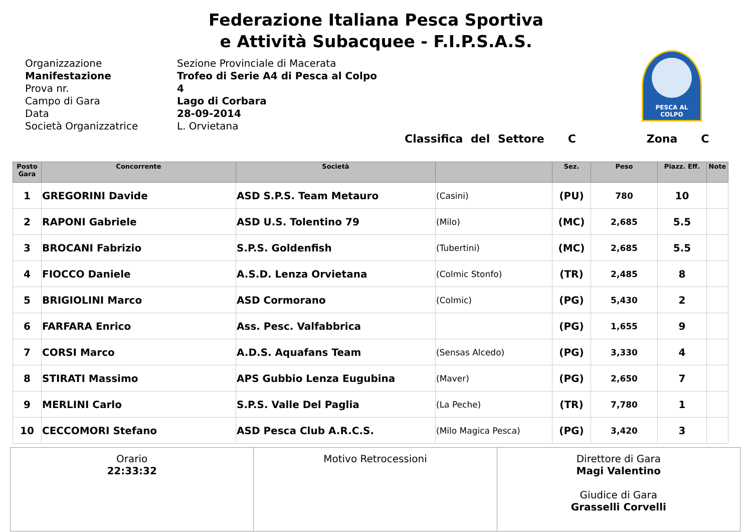Federazione Italiana Pesca Sportiva
e Attività Subacquee - F.I.P.S.A.S.
PESCA AL COLPO
Organizzazione Sezione Provinciale di Macerata
Manifestazione Trofeo di Serie A4 di Pesca al Colpo
Prova nr. 4
Campo di Gara Lago di Corbara
Data 28-09-2014
Società Organizzatrice L. Orvietana
Classifica del Settore C Zona C
| Posto Gara | Concorrente | Società | | Sez. | Peso | Piazz. Eff. | Note |
| --- | --- | --- | --- | --- | --- | --- | --- |
| 1 | GREGORINI Davide | ASD S.P.S. Team Metauro | (Casini) | (PU) | 780 | 10 | |
| 2 | RAPONI Gabriele | ASD U.S. Tolentino 79 | (Milo) | (MC) | 2,685 | 5.5 | |
| 3 | BROCANI Fabrizio | S.P.S. Goldenfish | (Tubertini) | (MC) | 2,685 | 5.5 | |
| 4 | FIOCCO Daniele | A.S.D. Lenza Orvietana | (Colmic Stonfo) | (TR) | 2,485 | 8 | |
| 5 | BRIGIOLINI Marco | ASD Cormorano | (Colmic) | (PG) | 5,430 | 2 | |
| 6 | FARFARA Enrico | Ass. Pesc. Valfabbrica | | (PG) | 1,655 | 9 | |
| 7 | CORSI Marco | A.D.S. Aquafans Team | (Sensas Alcedo) | (PG) | 3,330 | 4 | |
| 8 | STIRATI Massimo | APS Gubbio Lenza Eugubina | (Maver) | (PG) | 2,650 | 7 | |
| 9 | MERLINI Carlo | S.P.S. Valle Del Paglia | (La Peche) | (TR) | 7,780 | 1 | |
| 10 | CECCOMORI Stefano | ASD Pesca Club A.R.C.S. | (Milo Magica Pesca) | (PG) | 3,420 | 3 | |
| Orario 22:33:32 | Motivo Retrocessioni | Direttore di Gara Magi Valentino Giudice di Gara Grasselli Corvelli |